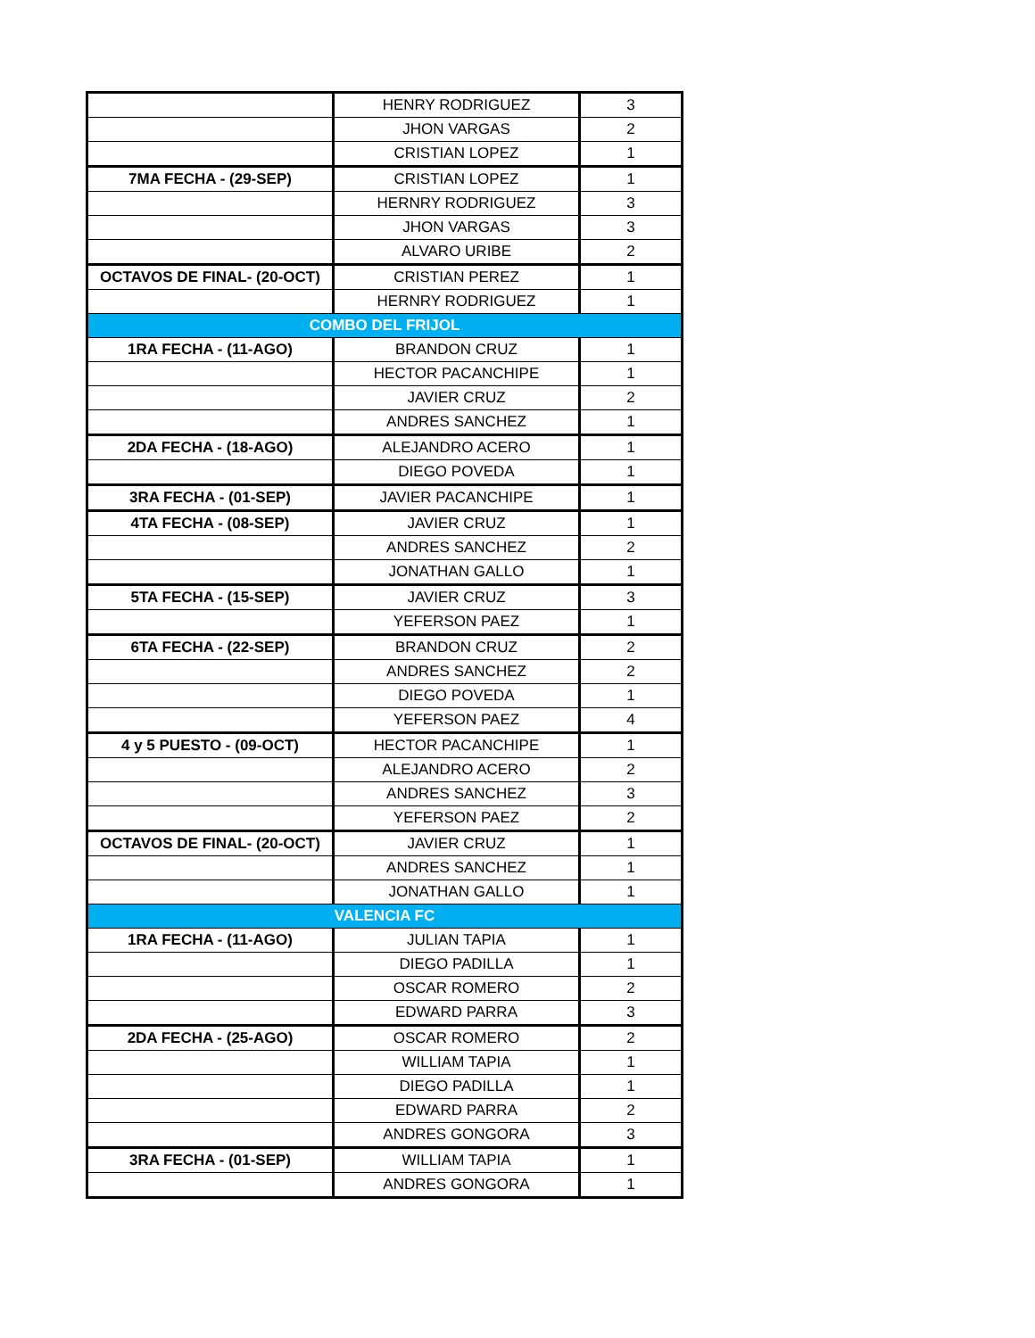| | HENRY RODRIGUEZ | 3 |
| | JHON VARGAS | 2 |
| | CRISTIAN LOPEZ | 1 |
| 7MA FECHA - (29-SEP) | CRISTIAN LOPEZ | 1 |
| | HERNRY RODRIGUEZ | 3 |
| | JHON VARGAS | 3 |
| | ALVARO URIBE | 2 |
| OCTAVOS DE FINAL- (20-OCT) | CRISTIAN PEREZ | 1 |
| | HERNRY RODRIGUEZ | 1 |
| COMBO DEL FRIJOL | | |
| 1RA FECHA - (11-AGO) | BRANDON CRUZ | 1 |
| | HECTOR PACANCHIPE | 1 |
| | JAVIER CRUZ | 2 |
| | ANDRES SANCHEZ | 1 |
| 2DA FECHA - (18-AGO) | ALEJANDRO ACERO | 1 |
| | DIEGO POVEDA | 1 |
| 3RA FECHA - (01-SEP) | JAVIER PACANCHIPE | 1 |
| 4TA FECHA - (08-SEP) | JAVIER CRUZ | 1 |
| | ANDRES SANCHEZ | 2 |
| | JONATHAN GALLO | 1 |
| 5TA FECHA - (15-SEP) | JAVIER CRUZ | 3 |
| | YEFERSON PAEZ | 1 |
| 6TA FECHA - (22-SEP) | BRANDON CRUZ | 2 |
| | ANDRES SANCHEZ | 2 |
| | DIEGO POVEDA | 1 |
| | YEFERSON PAEZ | 4 |
| 4 y 5 PUESTO - (09-OCT) | HECTOR PACANCHIPE | 1 |
| | ALEJANDRO ACERO | 2 |
| | ANDRES SANCHEZ | 3 |
| | YEFERSON PAEZ | 2 |
| OCTAVOS DE FINAL- (20-OCT) | JAVIER CRUZ | 1 |
| | ANDRES SANCHEZ | 1 |
| | JONATHAN GALLO | 1 |
| VALENCIA FC | | |
| 1RA FECHA - (11-AGO) | JULIAN TAPIA | 1 |
| | DIEGO PADILLA | 1 |
| | OSCAR ROMERO | 2 |
| | EDWARD PARRA | 3 |
| 2DA FECHA - (25-AGO) | OSCAR ROMERO | 2 |
| | WILLIAM TAPIA | 1 |
| | DIEGO PADILLA | 1 |
| | EDWARD PARRA | 2 |
| | ANDRES GONGORA | 3 |
| 3RA FECHA - (01-SEP) | WILLIAM TAPIA | 1 |
| | ANDRES GONGORA | 1 |